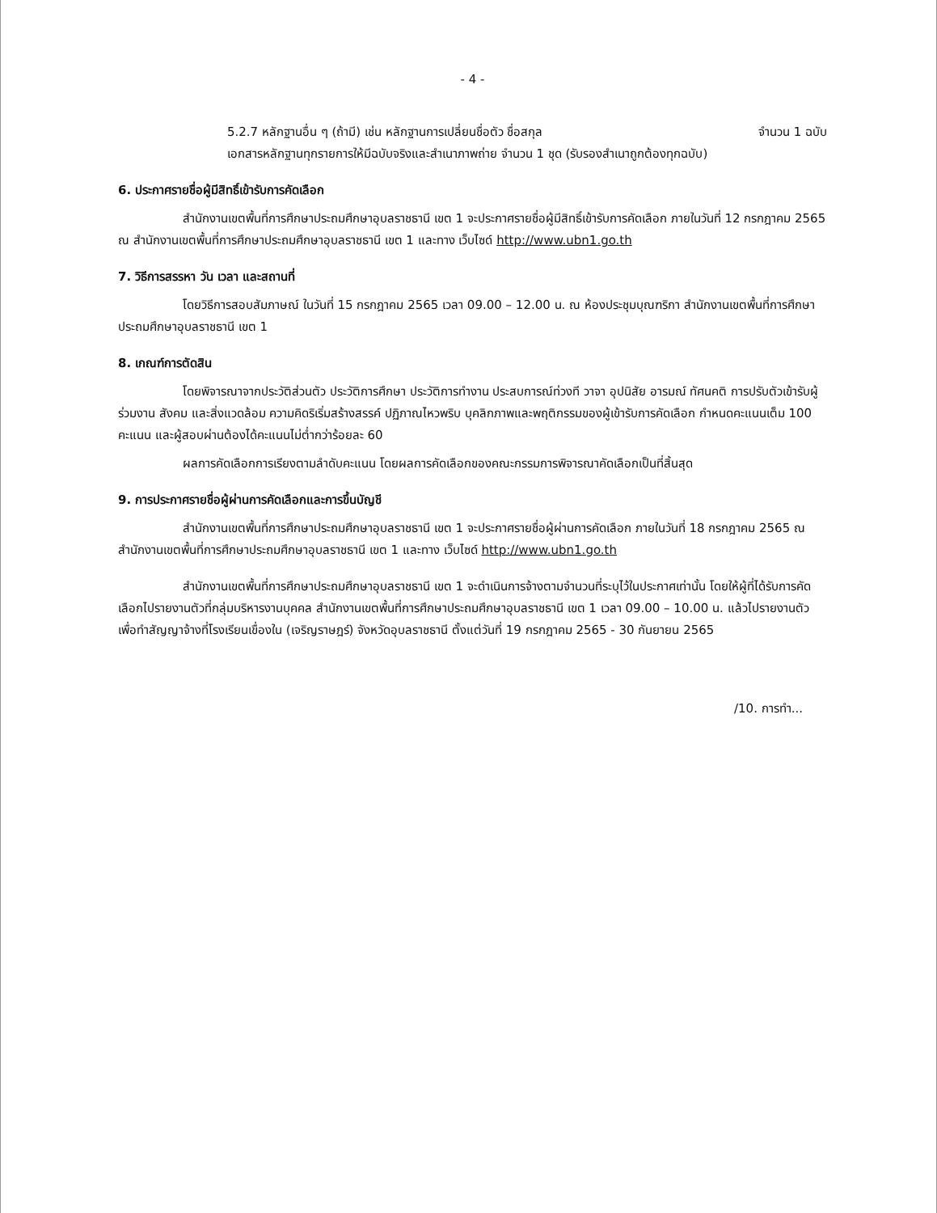- 4 -
5.2.7 หลักฐานอื่น ๆ (ถ้ามี) เช่น หลักฐานการเปลี่ยนชื่อตัว ชื่อสกุล จำนวน 1 ฉบับ
เอกสารหลักฐานทุกรายการให้มีฉบับจริงและสำเนาภาพถ่าย จำนวน 1 ชุด (รับรองสำเนาถูกต้องทุกฉบับ)
6. ประกาศรายชื่อผู้มีสิทธิ์เข้ารับการคัดเลือก
สำนักงานเขตพื้นที่การศึกษาประถมศึกษาอุบลราชธานี เขต 1 จะประกาศรายชื่อผู้มีสิทธิ์เข้ารับการคัดเลือก ภายในวันที่ 12 กรกฎาคม 2565 ณ สำนักงานเขตพื้นที่การศึกษาประถมศึกษาอุบลราชธานี เขต 1 และทาง เว็บไซด์ http://www.ubn1.go.th
7. วิธีการสรรหา วัน เวลา และสถานที่
โดยวิธีการสอบสัมภาษณ์ ในวันที่ 15 กรกฎาคม 2565 เวลา 09.00 – 12.00 น. ณ ห้องประชุมบุณฑริกา สำนักงานเขตพื้นที่การศึกษาประถมศึกษาอุบลราชธานี เขต 1
8. เกณฑ์การตัดสิน
โดยพิจารณาจากประวัติส่วนตัว ประวัติการศึกษา ประวัติการทำงาน ประสบการณ์ท่วงที วาจา อุปนิสัย อารมณ์ ทัศนคติ การปรับตัวเข้ารับผู้ร่วมงาน สังคม และสิ่งแวดล้อม ความคิดริเริ่มสร้างสรรค์ ปฏิภาณไหวพริบ บุคลิกภาพและพฤติกรรมของผู้เข้ารับการคัดเลือก กำหนดคะแนนเต็ม 100 คะแนน และผู้สอบผ่านต้องได้คะแนนไม่ต่ำกว่าร้อยละ 60
ผลการคัดเลือกการเรียงตามลำดับคะแนน โดยผลการคัดเลือกของคณะกรรมการพิจารณาคัดเลือกเป็นที่สิ้นสุด
9. การประกาศรายชื่อผู้ผ่านการคัดเลือกและการขึ้นบัญชี
สำนักงานเขตพื้นที่การศึกษาประถมศึกษาอุบลราชธานี เขต 1 จะประกาศรายชื่อผู้ผ่านการคัดเลือก ภายในวันที่ 18 กรกฎาคม 2565 ณ สำนักงานเขตพื้นที่การศึกษาประถมศึกษาอุบลราชธานี เขต 1 และทาง เว็บไซด์ http://www.ubn1.go.th
สำนักงานเขตพื้นที่การศึกษาประถมศึกษาอุบลราชธานี เขต 1 จะดำเนินการจ้างตามจำนวนที่ระบุไว้ในประกาศเท่านั้น โดยให้ผู้ที่ได้รับการคัดเลือกไปรายงานตัวที่กลุ่มบริหารงานบุคคล สำนักงานเขตพื้นที่การศึกษาประถมศึกษาอุบลราชธานี เขต 1 เวลา 09.00 – 10.00 น. แล้วไปรายงานตัวเพื่อทำสัญญาจ้างที่โรงเรียนเขื่องใน (เจริญราษฎร์) จังหวัดอุบลราชธานี ตั้งแต่วันที่ 19 กรกฎาคม 2565 - 30 กันยายน 2565
/10. การทำ...